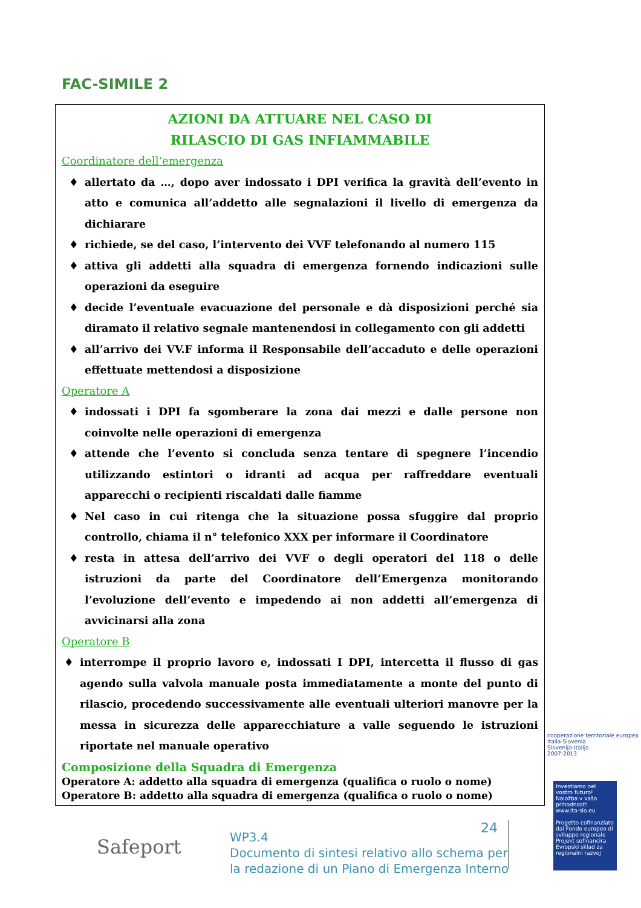FAC-SIMILE 2
AZIONI DA ATTUARE NEL CASO DI
RILASCIO DI GAS INFIAMMABILE
Coordinatore dell’emergenza
♦ allertato da …, dopo aver indossato i DPI verifica la gravità dell’evento in atto e comunica all’addetto alle segnalazioni il livello di emergenza da dichiarare
♦ richiede, se del caso, l’intervento dei VVF telefonando al numero 115
♦ attiva gli addetti alla squadra di emergenza fornendo indicazioni sulle operazioni da eseguire
♦ decide l’eventuale evacuazione del personale e dà disposizioni perché sia diramato il relativo segnale mantenendosi in collegamento con gli addetti
♦ all’arrivo dei VV.F informa il Responsabile dell’accaduto e delle operazioni effettuate mettendosi a disposizione
Operatore A
♦ indossati i DPI fa sgomberare la zona dai mezzi e dalle persone non coinvolte nelle operazioni di emergenza
♦ attende che l’evento si concluda senza tentare di spegnere l’incendio utilizzando estintori o idranti ad acqua per raffreddare eventuali apparecchi o recipienti riscaldati dalle fiamme
♦ Nel caso in cui ritenga che la situazione possa sfuggire dal proprio controllo, chiama il n° telefonico XXX per informare il Coordinatore
♦ resta in attesa dell’arrivo dei VVF o degli operatori del 118 o delle istruzioni da parte del Coordinatore dell’Emergenza monitorando l’evoluzione dell’evento e impedendo ai non addetti all’emergenza di avvicinarsi alla zona
Operatore B
♦ interrompe il proprio lavoro e, indossati I DPI, intercetta il flusso di gas agendo sulla valvola manuale posta immediatamente a monte del punto di rilascio, procedendo successivamente alle eventuali ulteriori manovre per la messa in sicurezza delle apparecchiature a valle seguendo le istruzioni riportate nel manuale operativo
Composizione della Squadra di Emergenza
Operatore A: addetto alla squadra di emergenza (qualifica o ruolo o nome)
Operatore B: addetto alla squadra di emergenza (qualifica o ruolo o nome)
cooperazione territoriale europea
Italia-Slovenia
Slovenija-Italija
2007-2013
Investiamo nel vostro futuro!
Naložba v vašo prihodnost!
www.ita-slo.eu
Progetto cofinanziato dal Fondo europeo di sviluppo regionale
Projekt sofinancira Evropski sklad za regionalni razvoj
Safeport
24
WP3.4
Documento di sintesi relativo allo schema per
la redazione di un Piano di Emergenza Interno